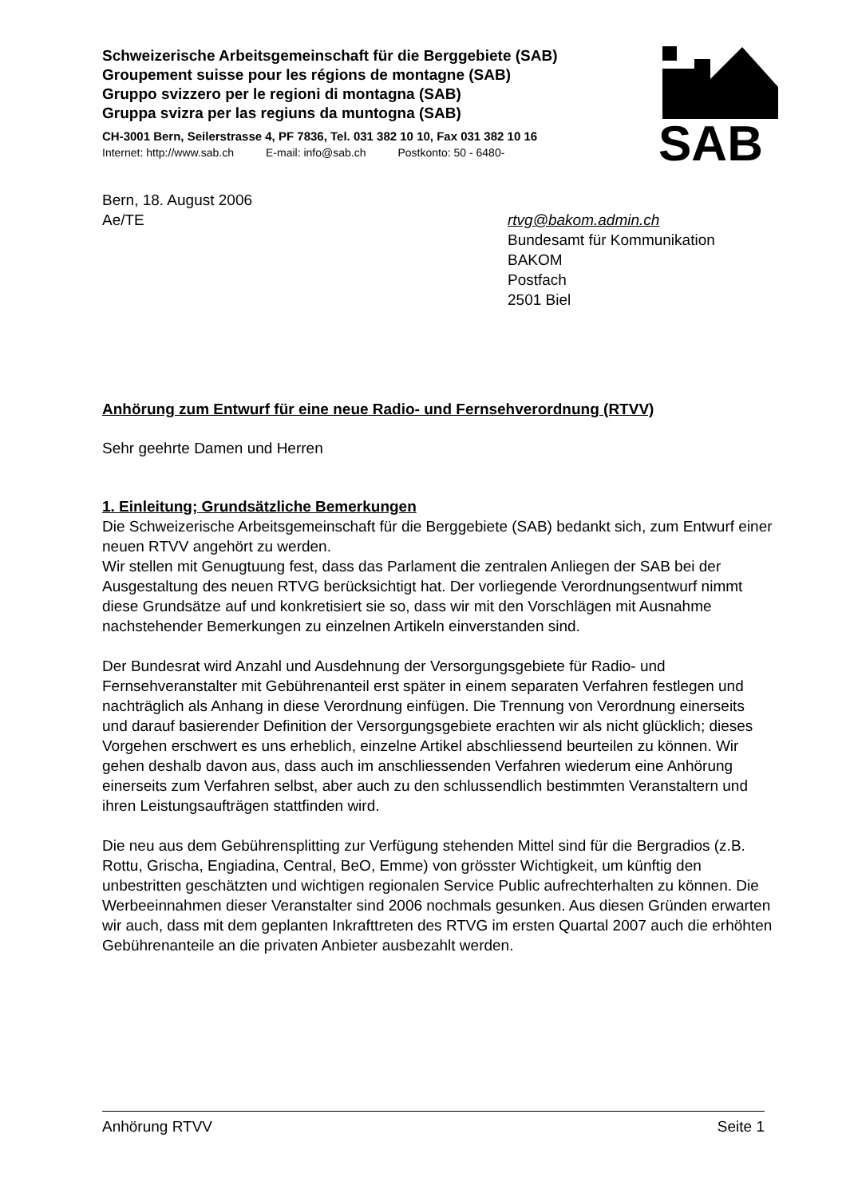Schweizerische Arbeitsgemeinschaft für die Berggebiete (SAB)
Groupement suisse pour les régions de montagne (SAB)
Gruppo svizzero per le regioni di montagna (SAB)
Gruppa svizra per las regiuns da muntogna (SAB)
CH-3001 Bern, Seilerstrasse 4, PF 7836, Tel. 031 382 10 10, Fax 031 382 10 16
Internet: http://www.sab.ch E-mail: info@sab.ch Postkonto: 50 - 6480-
SAB
Bern, 18. August 2006
Ae/TE
rtvg@bakom.admin.ch
Bundesamt für Kommunikation
BAKOM
Postfach
2501 Biel
Anhörung zum Entwurf für eine neue Radio- und Fernsehverordnung (RTVV)
Sehr geehrte Damen und Herren
1. Einleitung; Grundsätzliche Bemerkungen
Die Schweizerische Arbeitsgemeinschaft für die Berggebiete (SAB) bedankt sich, zum Entwurf einer neuen RTVV angehört zu werden.
Wir stellen mit Genugtuung fest, dass das Parlament die zentralen Anliegen der SAB bei der Ausgestaltung des neuen RTVG berücksichtigt hat. Der vorliegende Verordnungsentwurf nimmt diese Grundsätze auf und konkretisiert sie so, dass wir mit den Vorschlägen mit Ausnahme nachstehender Bemerkungen zu einzelnen Artikeln einverstanden sind.
Der Bundesrat wird Anzahl und Ausdehnung der Versorgungsgebiete für Radio- und Fernsehveranstalter mit Gebührenanteil erst später in einem separaten Verfahren festlegen und nachträglich als Anhang in diese Verordnung einfügen. Die Trennung von Verordnung einerseits und darauf basierender Definition der Versorgungsgebiete erachten wir als nicht glücklich; dieses Vorgehen erschwert es uns erheblich, einzelne Artikel abschliessend beurteilen zu können. Wir gehen deshalb davon aus, dass auch im anschliessenden Verfahren wiederum eine Anhörung einerseits zum Verfahren selbst, aber auch zu den schlussendlich bestimmten Veranstaltern und ihren Leistungsaufträgen stattfinden wird.
Die neu aus dem Gebührensplitting zur Verfügung stehenden Mittel sind für die Bergradios (z.B. Rottu, Grischa, Engiadina, Central, BeO, Emme) von grösster Wichtigkeit, um künftig den unbestritten geschätzten und wichtigen regionalen Service Public aufrechterhalten zu können. Die Werbeeinnahmen dieser Veranstalter sind 2006 nochmals gesunken. Aus diesen Gründen erwarten wir auch, dass mit dem geplanten Inkrafttreten des RTVG im ersten Quartal 2007 auch die erhöhten Gebührenanteile an die privaten Anbieter ausbezahlt werden.
Anhörung RTVV Seite 1